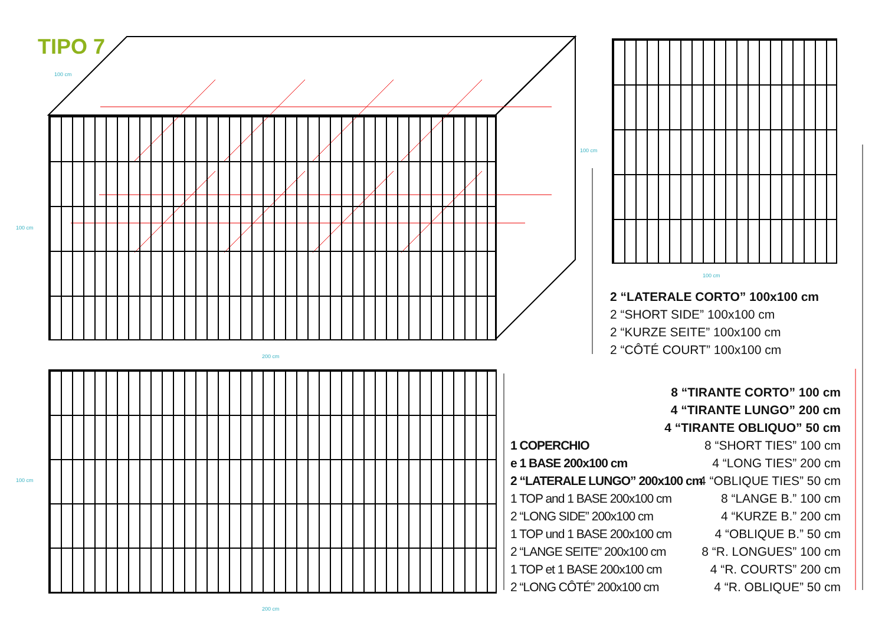TIPO 7
100 cm
100 cm
200 cm
100 cm
100 cm
100 cm
200 cm
2 “LATERALE CORTO” 100x100 cm
2 “SHORT SIDE” 100x100 cm
2 “KURZE SEITE” 100x100 cm
2 “CÔTÉ COURT” 100x100 cm
1 COPERCHIO
e 1 BASE 200x100 cm
2 “LATERALE LUNGO” 200x100 cm
1 TOP and 1 BASE 200x100 cm
2 “LONG SIDE” 200x100 cm
1 TOP und 1 BASE 200x100 cm
2 “LANGE SEITE” 200x100 cm
1 TOP et 1 BASE 200x100 cm
2 “LONG CÔTÉ” 200x100 cm
8 “TIRANTE CORTO” 100 cm
4 “TIRANTE LUNGO” 200 cm
4 “TIRANTE OBLIQUO” 50 cm
8 “SHORT TIES” 100 cm
4 “LONG TIES” 200 cm
4 “OBLIQUE TIES” 50 cm
8 “LANGE B.” 100 cm
4 “KURZE B.” 200 cm
4 “OBLIQUE B.” 50 cm
8 “R. LONGUES” 100 cm
4 “R. COURTS” 200 cm
4 “R. OBLIQUE” 50 cm